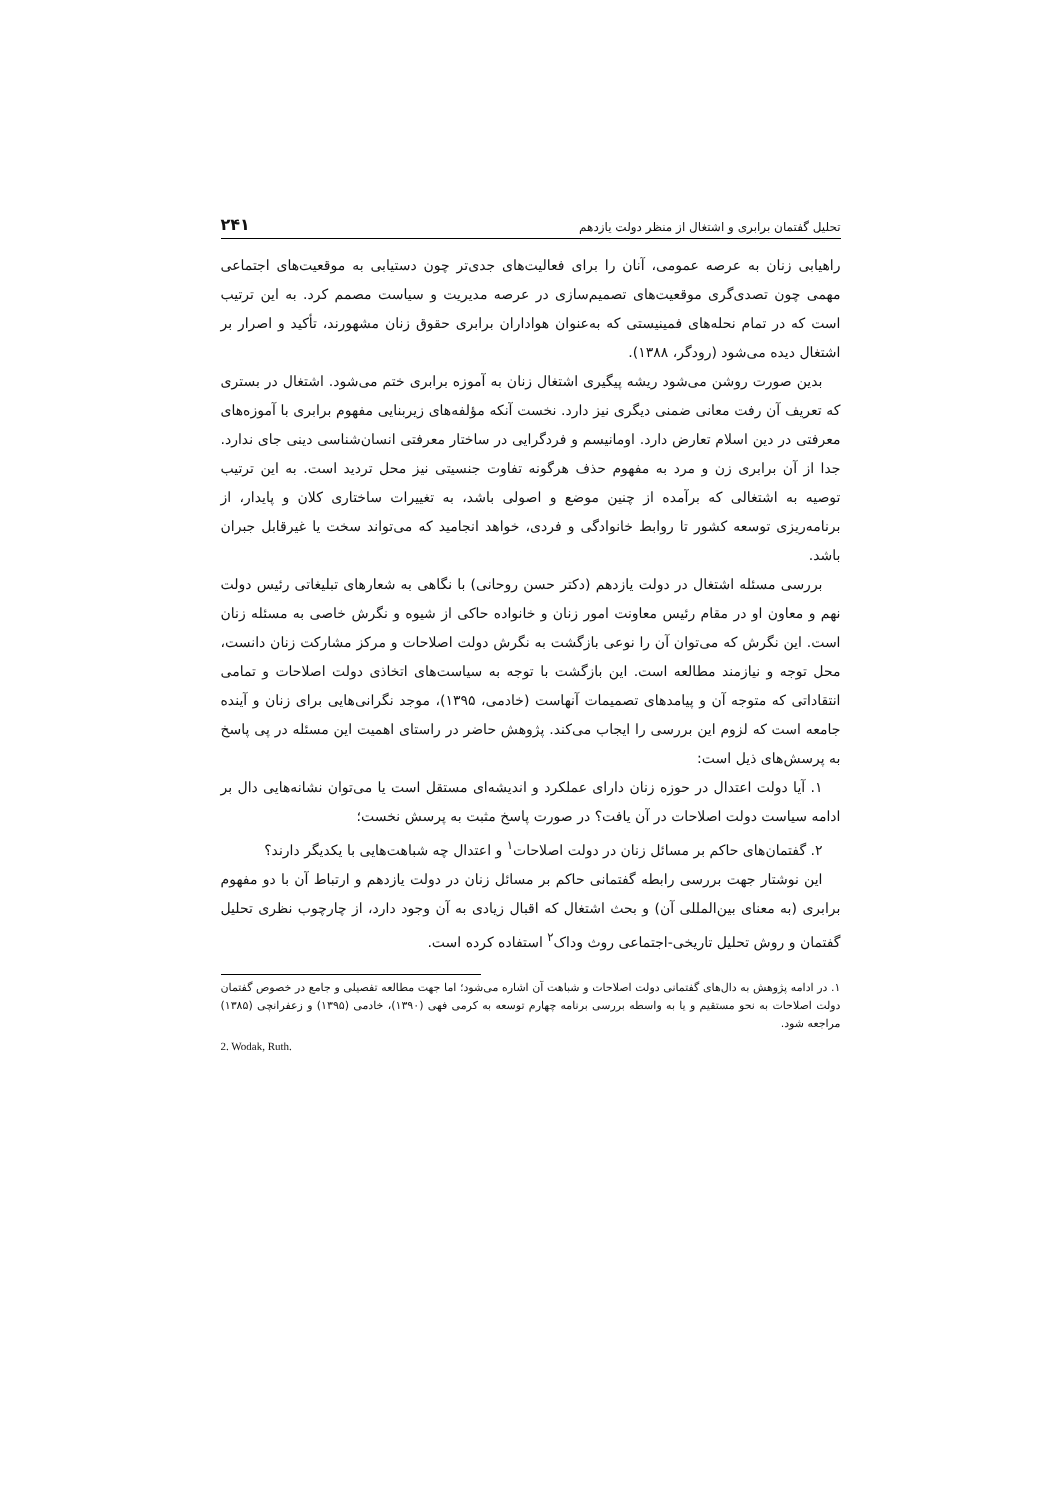تحلیل گفتمان برابری و اشتغال از منظر دولت یازدهم ۲۴۱
راهیابی زنان به عرصه عمومی، آنان را برای فعالیت‌های جدی‌تر چون دستیابی به موقعیت‌های اجتماعی مهمی چون تصدی‌گری موقعیت‌های تصمیم‌سازی در عرصه مدیریت و سیاست مصمم کرد. به این ترتیب است که در تمام نحله‌های فمینیستی که به‌عنوان هواداران برابری حقوق زنان مشهورند، تأکید و اصرار بر اشتغال دیده می‌شود (رودگر، ۱۳۸۸).
بدین صورت روشن می‌شود ریشه پیگیری اشتغال زنان به آموزه برابری ختم می‌شود. اشتغال در بستری که تعریف آن رفت معانی ضمنی دیگری نیز دارد. نخست آنکه مؤلفه‌های زیربنایی مفهوم برابری با آموزه‌های معرفتی در دین اسلام تعارض دارد. اومانیسم و فردگرایی در ساختار معرفتی انسان‌شناسی دینی جای ندارد. جدا از آن برابری زن و مرد به مفهوم حذف هرگونه تفاوت جنسیتی نیز محل تردید است. به این ترتیب توصیه به اشتغالی که برآمده از چنین موضع و اصولی باشد، به تغییرات ساختاری کلان و پایدار، از برنامه‌ریزی توسعه کشور تا روابط خانوادگی و فردی، خواهد انجامید که می‌تواند سخت یا غیرقابل جبران باشد.
بررسی مسئله اشتغال در دولت یازدهم (دکتر حسن روحانی) با نگاهی به شعارهای تبلیغاتی رئیس دولت نهم و معاون او در مقام رئیس معاونت امور زنان و خانواده حاکی از شیوه و نگرش خاصی به مسئله زنان است. این نگرش که می‌توان آن را نوعی بازگشت به نگرش دولت اصلاحات و مرکز مشارکت زنان دانست، محل توجه و نیازمند مطالعه است. این بازگشت با توجه به سیاست‌های اتخاذی دولت اصلاحات و تمامی انتقاداتی که متوجه آن و پیامدهای تصمیمات آنهاست (خادمی، ۱۳۹۵)، موجد نگرانی‌هایی برای زنان و آینده جامعه است که لزوم این بررسی را ایجاب می‌کند. پژوهش حاضر در راستای اهمیت این مسئله در پی پاسخ به پرسش‌های ذیل است:
۱. آیا دولت اعتدال در حوزه زنان دارای عملکرد و اندیشه‌ای مستقل است یا می‌توان نشانه‌هایی دال بر ادامه سیاست دولت اصلاحات در آن یافت؟ در صورت پاسخ مثبت به پرسش نخست؛
۲. گفتمان‌های حاکم بر مسائل زنان در دولت اصلاحات<sup>۱</sup> و اعتدال چه شباهت‌هایی با یکدیگر دارند؟
این نوشتار جهت بررسی رابطه گفتمانی حاکم بر مسائل زنان در دولت یازدهم و ارتباط آن با دو مفهوم برابری (به معنای بین‌المللی آن) و بحث اشتغال که اقبال زیادی به آن وجود دارد، از چارچوب نظری تحلیل گفتمان و روش تحلیل تاریخی-اجتماعی روث وداک<sup>۲</sup> استفاده کرده است.
۱. در ادامه پژوهش به دال‌های گفتمانی دولت اصلاحات و شباهت آن اشاره می‌شود؛ اما جهت مطالعه تفصیلی و جامع در خصوص گفتمان دولت اصلاحات به نحو مستقیم و یا به واسطه بررسی برنامه چهارم توسعه به کرمی فهی (۱۳۹۰)، خادمی (۱۳۹۵) و زعفرانچی (۱۳۸۵) مراجعه شود.
2. Wodak, Ruth.